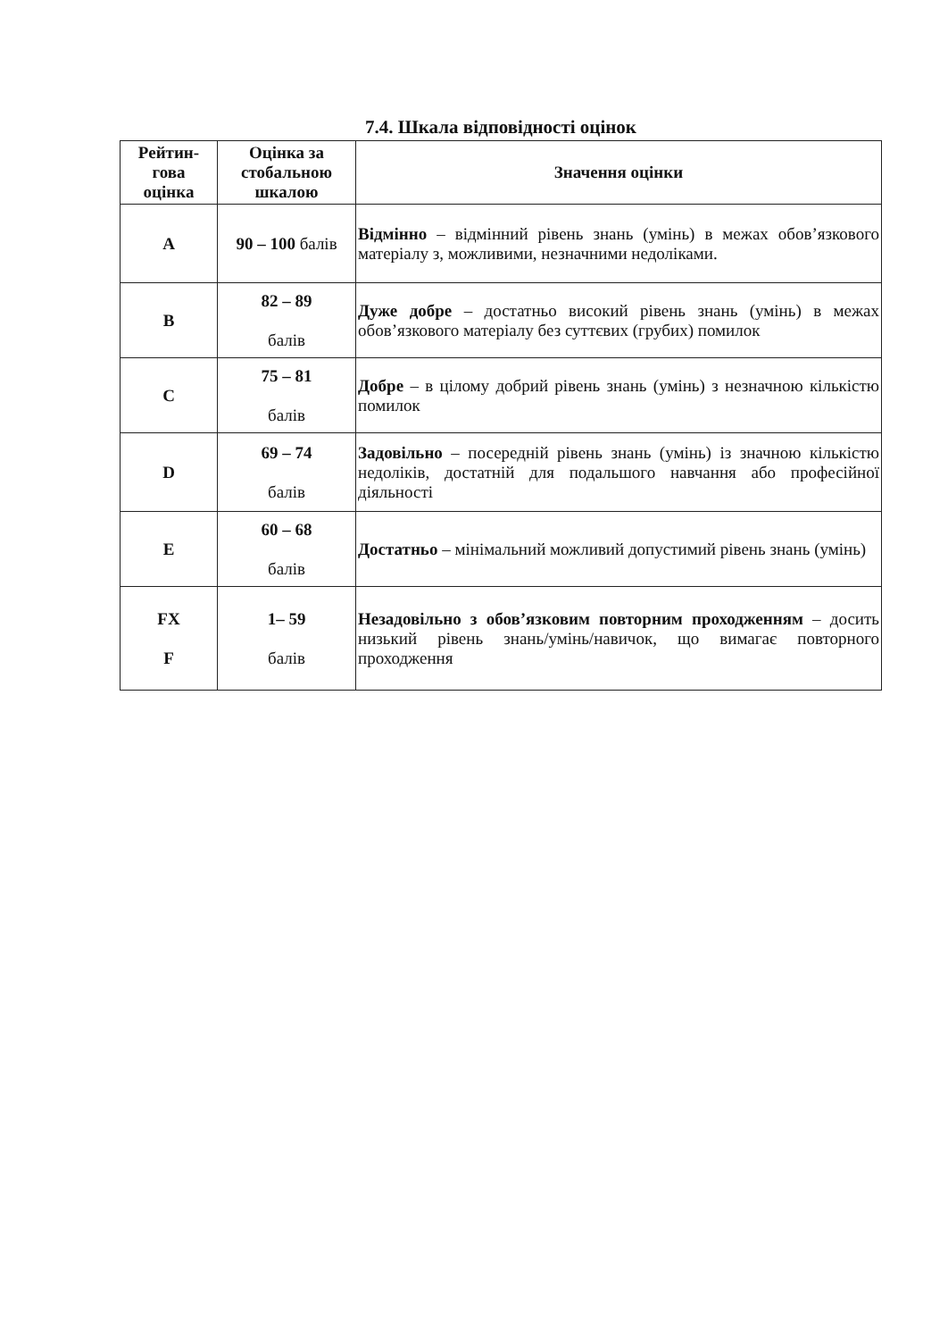7.4. Шкала відповідності оцінок
| Рейтин- гова оцінка | Оцінка за стобальною шкалою | Значення оцінки |
| --- | --- | --- |
| A | 90 – 100 балів | Відмінно – відмінний рівень знань (умінь) в межах обов’язкового матеріалу з, можливими, незначними недоліками. |
| B | 82 – 89 балів | Дуже добре – достатньо високий рівень знань (умінь) в межах обов’язкового матеріалу без суттєвих (грубих) помилок |
| C | 75 – 81 балів | Добре – в цілому добрий рівень знань (умінь) з незначною кількістю помилок |
| D | 69 – 74 балів | Задовільно – посередній рівень знань (умінь) із значною кількістю недоліків, достатній для подальшого навчання або професійної діяльності |
| E | 60 – 68 балів | Достатньо – мінімальний можливий допустимий рівень знань (умінь) |
| FX F | 1– 59 балів | Незадовільно з обов’язковим повторним проходженням – досить низький рівень знань/умінь/навичок, що вимагає повторного проходження |